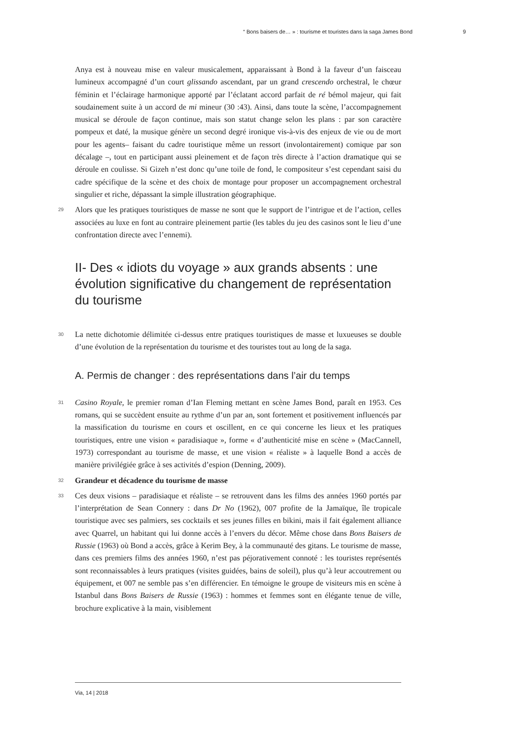“ Bons baisers de… » : tourisme et touristes dans la saga James Bond 9
Anya est à nouveau mise en valeur musicalement, apparaissant à Bond à la faveur d’un faisceau lumineux accompagné d’un court glissando ascendant, par un grand crescendo orchestral, le chœur féminin et l’éclairage harmonique apporté par l’éclatant accord parfait de ré bémol majeur, qui fait soudainement suite à un accord de mi mineur (30 :43). Ainsi, dans toute la scène, l’accompagnement musical se déroule de façon continue, mais son statut change selon les plans : par son caractère pompeux et daté, la musique génère un second degré ironique vis-à-vis des enjeux de vie ou de mort pour les agents– faisant du cadre touristique même un ressort (involontairement) comique par son décalage –, tout en participant aussi pleinement et de façon très directe à l’action dramatique qui se déroule en coulisse. Si Gizeh n’est donc qu’une toile de fond, le compositeur s’est cependant saisi du cadre spécifique de la scène et des choix de montage pour proposer un accompagnement orchestral singulier et riche, dépassant la simple illustration géographique.
29 Alors que les pratiques touristiques de masse ne sont que le support de l’intrigue et de l’action, celles associées au luxe en font au contraire pleinement partie (les tables du jeu des casinos sont le lieu d’une confrontation directe avec l’ennemi).
II- Des « idiots du voyage » aux grands absents : une évolution significative du changement de représentation du tourisme
30 La nette dichotomie délimitée ci-dessus entre pratiques touristiques de masse et luxueuses se double d’une évolution de la représentation du tourisme et des touristes tout au long de la saga.
A. Permis de changer : des représentations dans l’air du temps
31 Casino Royale, le premier roman d’Ian Fleming mettant en scène James Bond, paraît en 1953. Ces romans, qui se succèdent ensuite au rythme d’un par an, sont fortement et positivement influencés par la massification du tourisme en cours et oscillent, en ce qui concerne les lieux et les pratiques touristiques, entre une vision « paradisiaque », forme « d’authenticité mise en scène » (MacCannell, 1973) correspondant au tourisme de masse, et une vision « réaliste » à laquelle Bond a accès de manière privilégiée grâce à ses activités d’espion (Denning, 2009).
32 Grandeur et décadence du tourisme de masse
33 Ces deux visions – paradisiaque et réaliste – se retrouvent dans les films des années 1960 portés par l’interprétation de Sean Connery : dans Dr No (1962), 007 profite de la Jamaïque, île tropicale touristique avec ses palmiers, ses cocktails et ses jeunes filles en bikini, mais il fait également alliance avec Quarrel, un habitant qui lui donne accès à l’envers du décor. Même chose dans Bons Baisers de Russie (1963) où Bond a accès, grâce à Kerim Bey, à la communauté des gitans. Le tourisme de masse, dans ces premiers films des années 1960, n’est pas péjorativement connoté : les touristes représentés sont reconnaissables à leurs pratiques (visites guidées, bains de soleil), plus qu’à leur accoutrement ou équipement, et 007 ne semble pas s’en différencier. En témoigne le groupe de visiteurs mis en scène à Istanbul dans Bons Baisers de Russie (1963) : hommes et femmes sont en élégante tenue de ville, brochure explicative à la main, visiblement
Via, 14 | 2018